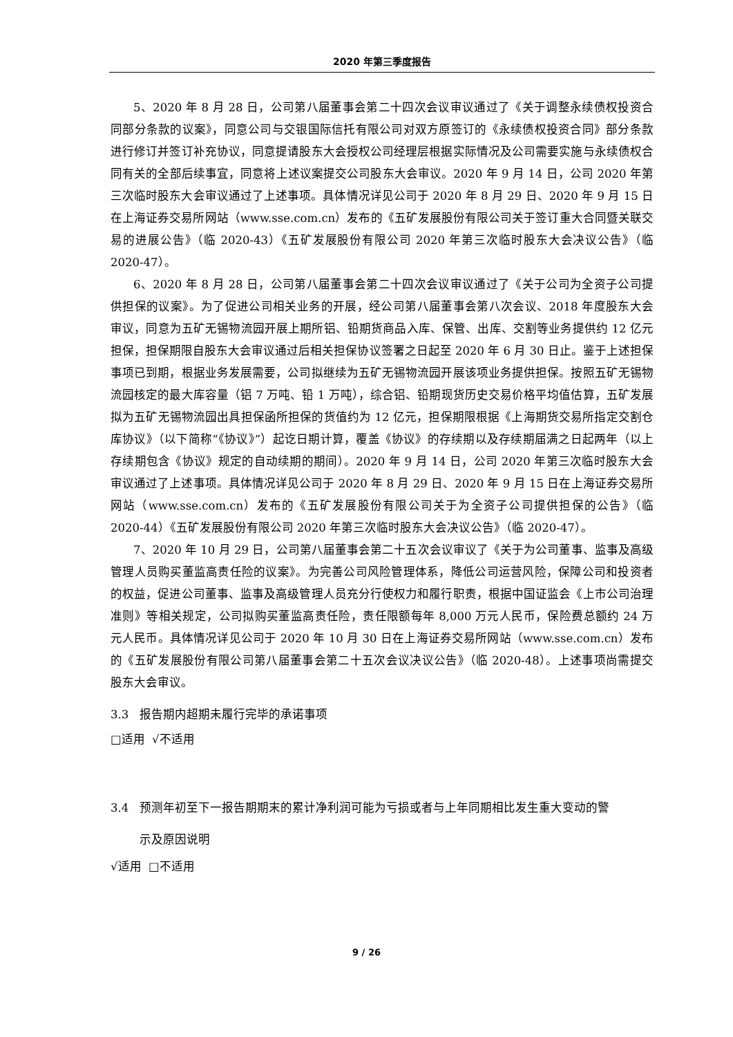2020 年第三季度报告
5、2020 年 8 月 28 日，公司第八届董事会第二十四次会议审议通过了《关于调整永续债权投资合同部分条款的议案》，同意公司与交银国际信托有限公司对双方原签订的《永续债权投资合同》部分条款进行修订并签订补充协议，同意提请股东大会授权公司经理层根据实际情况及公司需要实施与永续债权合同有关的全部后续事宜，同意将上述议案提交公司股东大会审议。2020 年 9 月 14 日，公司 2020 年第三次临时股东大会审议通过了上述事项。具体情况详见公司于 2020 年 8 月 29 日、2020 年 9 月 15 日在上海证券交易所网站（www.sse.com.cn）发布的《五矿发展股份有限公司关于签订重大合同暨关联交易的进展公告》（临 2020-43）《五矿发展股份有限公司 2020 年第三次临时股东大会决议公告》（临 2020-47）。
6、2020 年 8 月 28 日，公司第八届董事会第二十四次会议审议通过了《关于公司为全资子公司提供担保的议案》。为了促进公司相关业务的开展，经公司第八届董事会第八次会议、2018 年度股东大会审议，同意为五矿无锡物流园开展上期所铝、铅期货商品入库、保管、出库、交割等业务提供约 12 亿元担保，担保期限自股东大会审议通过后相关担保协议签署之日起至 2020 年 6 月 30 日止。鉴于上述担保事项已到期，根据业务发展需要，公司拟继续为五矿无锡物流园开展该项业务提供担保。按照五矿无锡物流园核定的最大库容量（铝 7 万吨、铅 1 万吨），综合铝、铅期现货历史交易价格平均值估算，五矿发展拟为五矿无锡物流园出具担保函所担保的货值约为 12 亿元，担保期限根据《上海期货交易所指定交割仓库协议》（以下简称“《协议》”）起讫日期计算，覆盖《协议》的存续期以及存续期届满之日起两年（以上存续期包含《协议》规定的自动续期的期间）。2020 年 9 月 14 日，公司 2020 年第三次临时股东大会审议通过了上述事项。具体情况详见公司于 2020 年 8 月 29 日、2020 年 9 月 15 日在上海证券交易所网站（www.sse.com.cn）发布的《五矿发展股份有限公司关于为全资子公司提供担保的公告》（临 2020-44）《五矿发展股份有限公司 2020 年第三次临时股东大会决议公告》（临 2020-47）。
7、2020 年 10 月 29 日，公司第八届董事会第二十五次会议审议了《关于为公司董事、监事及高级管理人员购买董监高责任险的议案》。为完善公司风险管理体系，降低公司运营风险，保障公司和投资者的权益，促进公司董事、监事及高级管理人员充分行使权力和履行职责，根据中国证监会《上市公司治理准则》等相关规定，公司拟购买董监高责任险，责任限额每年 8,000 万元人民币，保险费总额约 24 万元人民币。具体情况详见公司于 2020 年 10 月 30 日在上海证券交易所网站（www.sse.com.cn）发布的《五矿发展股份有限公司第八届董事会第二十五次会议决议公告》（临 2020-48）。上述事项尚需提交股东大会审议。
3.3 报告期内超期未履行完毕的承诺事项
□适用 √不适用
3.4 预测年初至下一报告期期末的累计净利润可能为亏损或者与上年同期相比发生重大变动的警
示及原因说明
√适用 □不适用
9 / 26